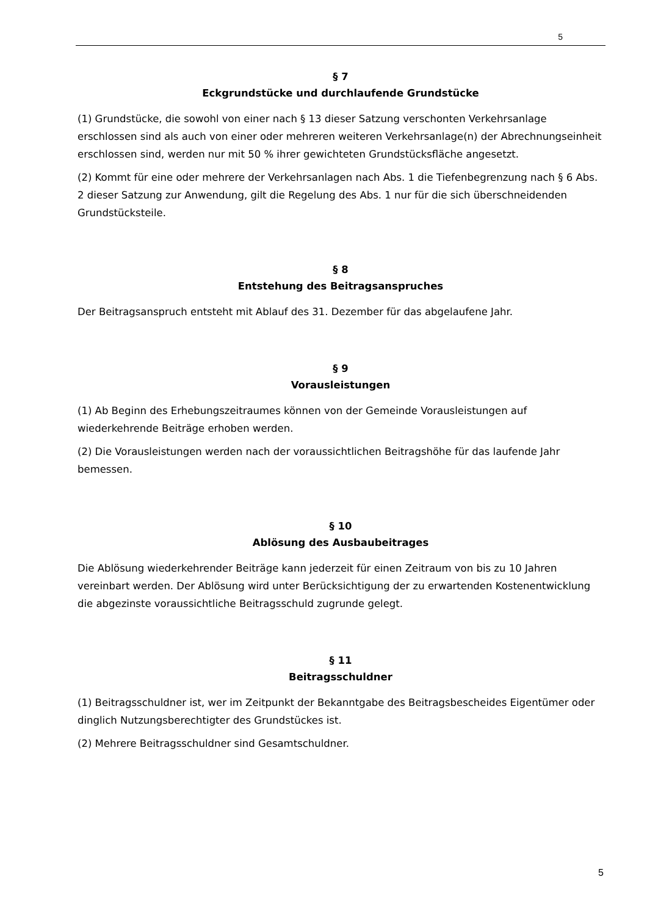5
§ 7
Eckgrundstücke und durchlaufende Grundstücke
(1) Grundstücke, die sowohl von einer nach § 13 dieser Satzung verschonten Verkehrsanlage erschlossen sind als auch von einer oder mehreren weiteren Verkehrsanlage(n) der Abrechnungseinheit erschlossen sind, werden nur mit 50 % ihrer gewichteten Grundstücksfläche angesetzt.
(2) Kommt für eine oder mehrere der Verkehrsanlagen nach Abs. 1 die Tiefenbegrenzung nach § 6 Abs. 2 dieser Satzung zur Anwendung, gilt die Regelung des Abs. 1 nur für die sich überschneidenden Grundstücksteile.
§ 8
Entstehung des Beitragsanspruches
Der Beitragsanspruch entsteht mit Ablauf des 31. Dezember für das abgelaufene Jahr.
§ 9
Vorausleistungen
(1) Ab Beginn des Erhebungszeitraumes können von der Gemeinde Vorausleistungen auf wiederkehrende Beiträge erhoben werden.
(2) Die Vorausleistungen werden nach der voraussichtlichen Beitragshöhe für das laufende Jahr bemessen.
§ 10
Ablösung des Ausbaubeitrages
Die Ablösung wiederkehrender Beiträge kann jederzeit für einen Zeitraum von bis zu 10 Jahren vereinbart werden. Der Ablösung wird unter Berücksichtigung der zu erwartenden Kostenentwicklung die abgezinste voraussichtliche Beitragsschuld zugrunde gelegt.
§ 11
Beitragsschuldner
(1) Beitragsschuldner ist, wer im Zeitpunkt der Bekanntgabe des Beitragsbescheides Eigentümer oder dinglich Nutzungsberechtigter des Grundstückes ist.
(2) Mehrere Beitragsschuldner sind Gesamtschuldner.
5